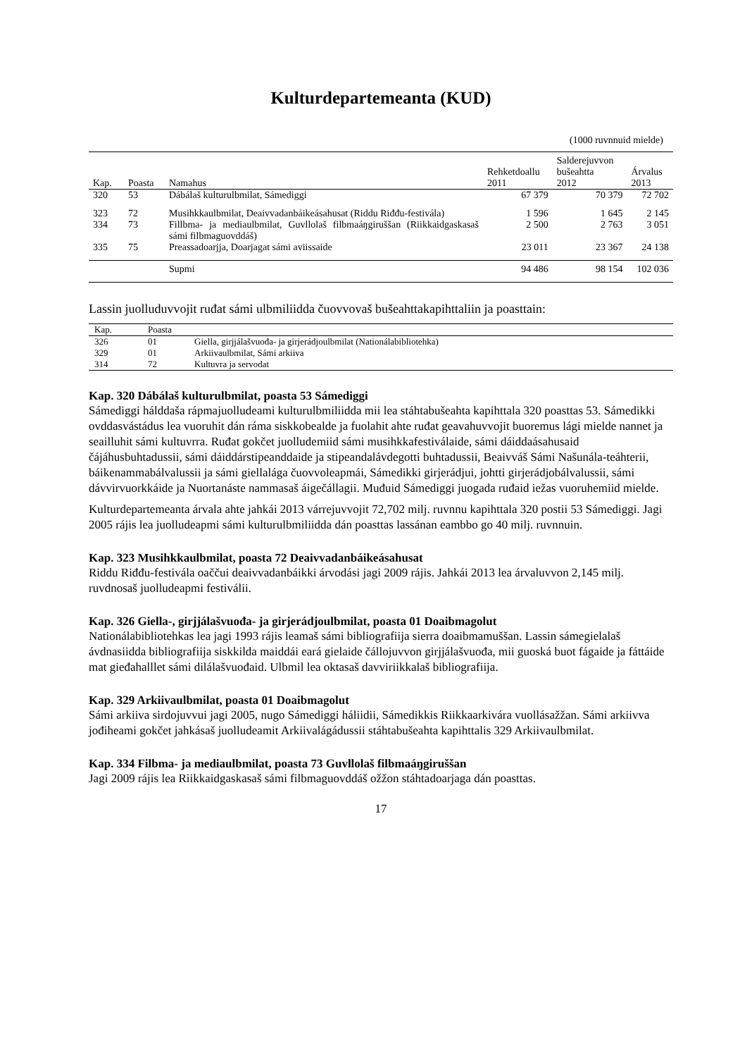Kulturdepartemeanta (KUD)
(1000 ruvnnuid mielde)
| Kap. | Poasta | Namahus | Rehketdoallu 2011 | Salderejuvvon bušeahtta 2012 | Árvalus 2013 |
| --- | --- | --- | --- | --- | --- |
| 320 | 53 | Dábálaš kulturulbmilat, Sámediggi | 67 379 | 70 379 | 72 702 |
| 323 | 72 | Musihkkaulbmilat, Deaivvadanbáikeásahusat (Riddu Riđđu-festivála) | 1 596 | 1 645 | 2 145 |
| 334 | 73 | Fillbma- ja mediaulbmilat, Guvllolaš filbmaáŋgiruššan (Riikkaidgaskasaš sámi filbmaguovddáš) | 2 500 | 2 763 | 3 051 |
| 335 | 75 | Preassadoarjja, Doarjagat sámi aviissaide | 23 011 | 23 367 | 24 138 |
| | | Supmi | 94 486 | 98 154 | 102 036 |
Lassin juolluduvvojit ruđat sámi ulbmiliidda čuovvovaš bušeahttakapihttaliin ja poasttain:
| Kap. | Poasta | |
| --- | --- | --- |
| 326 | 01 | Giella, girjjálašvuođa- ja girjerádjoulbmilat (Nationálabibliotehka) |
| 329 | 01 | Arkiivaulbmilat, Sámi arkiiva |
| 314 | 72 | Kultuvra ja servodat |
Kap. 320 Dábálaš kulturulbmilat, poasta 53 Sámediggi
Sámediggi hálddaša rápmajuolludeami kulturulbmiliidda mii lea stáhtabušeahta kapihttala 320 poasttas 53. Sámedikki ovddasvástádus lea vuoruhit dán ráma siskkobealde ja fuolahit ahte ruđat geavahuvvojit buoremus lági mielde nannet ja seailluhit sámi kultuvrra. Ruđat gokčet juolludemiid sámi musihkkafestiválaide, sámi dáiddaásahusaid čájáhusbuhtadussii, sámi dáiddárstipeanddaide ja stipeandalávdegotti buhtadussii, Beaivváš Sámi Našunála-teáhterii, báikenammabálvalussii ja sámi giellalága čuovvoleapmái, Sámedikki girjerádjui, johtti girjerádjobálvalussii, sámi dávvirvuorkkáide ja Nuortanáste nammasaš áigečállagii. Muđuid Sámediggi juogada ruđaid iežas vuoruhemiid mielde.
Kulturdepartemeanta árvala ahte jahkái 2013 várrejuvvojit 72,702 milj. ruvnnu kapihttala 320 postii 53 Sámediggi. Jagi 2005 rájis lea juolludeapmi sámi kulturulbmiliidda dán poasttas lassánan eambbo go 40 milj. ruvnnuin.
Kap. 323 Musihkkaulbmilat, poasta 72 Deaivvadanbáikeásahusat
Riddu Riđđu-festivála oaččui deaivvadanbáikki árvodási jagi 2009 rájis. Jahkái 2013 lea árvaluvvon 2,145 milj. ruvdnosaš juolludeapmi festiválii.
Kap. 326 Giella-, girjjálašvuođa- ja girjerádjoulbmilat, poasta 01 Doaibmagolut
Nationálabibliotehkas lea jagi 1993 rájis leamaš sámi bibliografiija sierra doaibmamuššan. Lassin sámegielalaš ávdnasiidda bibliografiija siskkilda maiddái eará gielaide čállojuvvon girjjálašvuođa, mii guoská buot fágaide ja fáttáide mat gieđahalllet sámi dilálašvuođaid. Ulbmil lea oktasaš davviriikkalaš bibliografiija.
Kap. 329 Arkiivaulbmilat, poasta 01 Doaibmagolut
Sámi arkiiva sirdojuvvui jagi 2005, nugo Sámediggi háliidii, Sámedikkis Riikkaarkivára vuollásažžan. Sámi arkiivva jođiheami gokčet jahkásaš juolludeamit Arkiivalágádussii stáhtabušeahta kapihttalis 329 Arkiivaulbmilat.
Kap. 334 Filbma- ja mediaulbmilat, poasta 73 Guvllolaš filbmaáŋgiruššan
Jagi 2009 rájis lea Riikkaidgaskasaš sámi filbmaguovddáš ožžon stáhtadoarjaga dán poasttas.
17